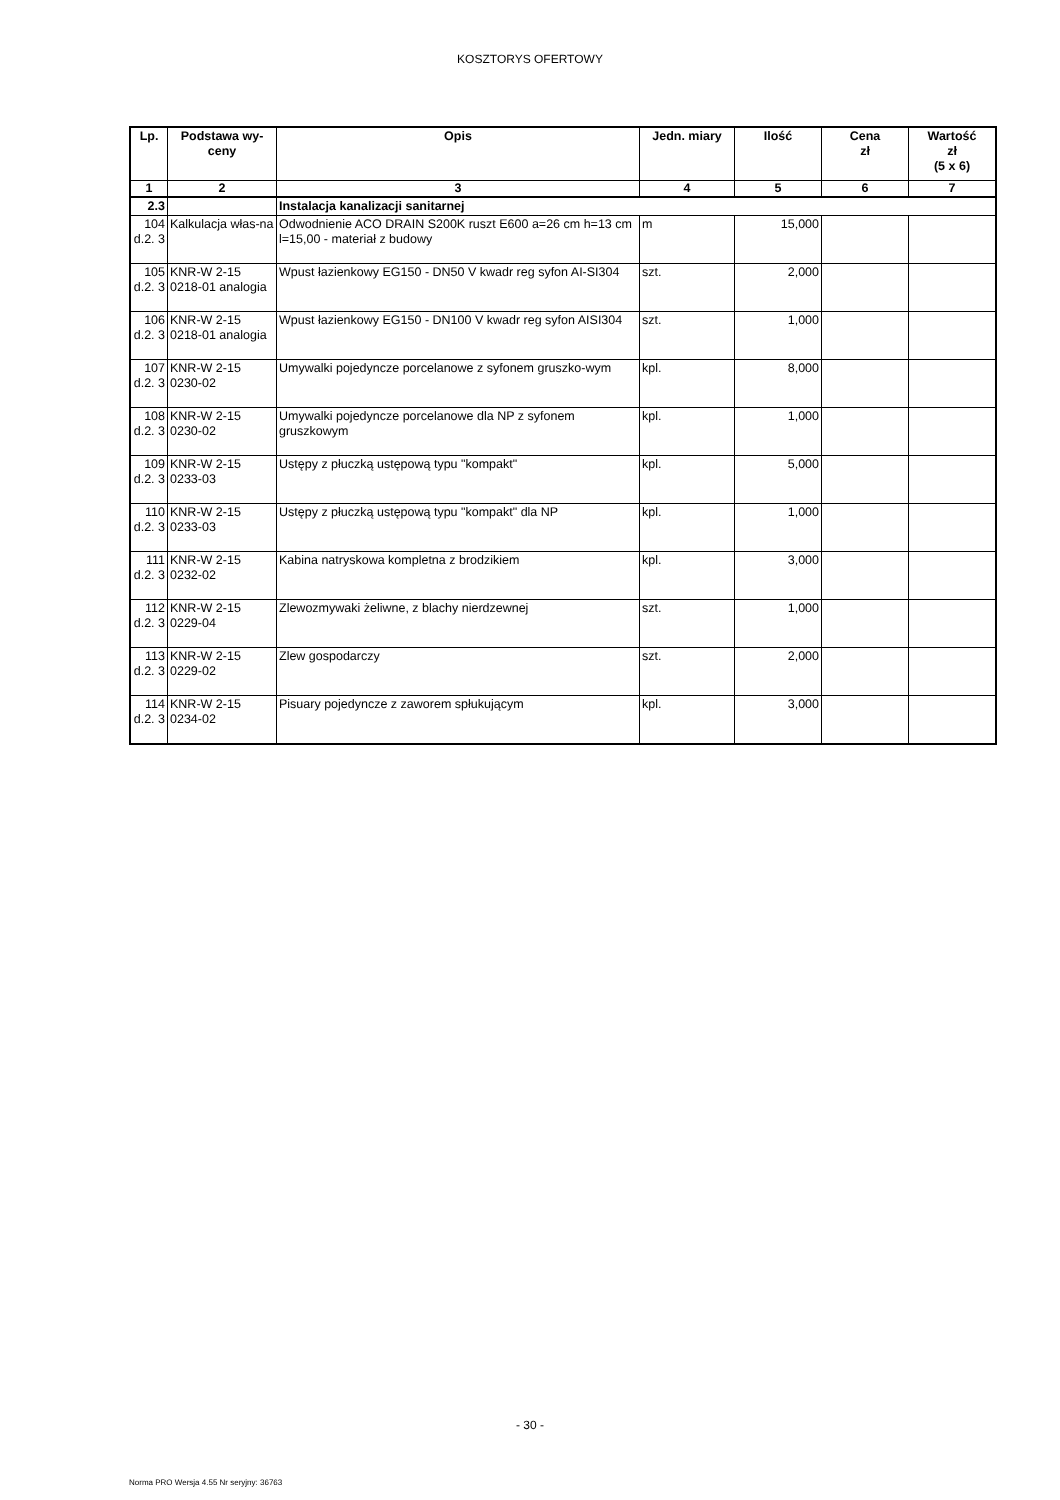KOSZTORYS OFERTOWY
| Lp. | Podstawa wy- ceny | Opis | Jedn. miary | Ilość | Cena zł | Wartość zł (5 x 6) |
| --- | --- | --- | --- | --- | --- | --- |
| 1 | 2 | 3 | 4 | 5 | 6 | 7 |
| 2.3 | | Instalacja kanalizacji sanitarnej | | | | |
| 104 d.2. 3 | Kalkulacja włas-na | Odwodnienie ACO DRAIN S200K ruszt E600 a=26 cm h=13 cm l=15,00 - materiał z budowy | m | 15,000 | | |
| 105 d.2. 3 | KNR-W 2-15 0218-01 analogia | Wpust łazienkowy EG150 - DN50 V kwadr reg syfon AI-SI304 | szt. | 2,000 | | |
| 106 d.2. 3 | KNR-W 2-15 0218-01 analogia | Wpust łazienkowy EG150 - DN100 V kwadr reg syfon AISI304 | szt. | 1,000 | | |
| 107 d.2. 3 | KNR-W 2-15 0230-02 | Umywalki pojedyncze porcelanowe z syfonem gruszko-wym | kpl. | 8,000 | | |
| 108 d.2. 3 | KNR-W 2-15 0230-02 | Umywalki pojedyncze porcelanowe dla NP z syfonem gruszkowym | kpl. | 1,000 | | |
| 109 d.2. 3 | KNR-W 2-15 0233-03 | Ustępy z płuczką ustępową typu "kompakt" | kpl. | 5,000 | | |
| 110 d.2. 3 | KNR-W 2-15 0233-03 | Ustępy z płuczką ustępową typu "kompakt" dla NP | kpl. | 1,000 | | |
| 111 d.2. 3 | KNR-W 2-15 0232-02 | Kabina natryskowa kompletna z brodzikiem | kpl. | 3,000 | | |
| 112 d.2. 3 | KNR-W 2-15 0229-04 | Zlewozmywaki żeliwne, z blachy nierdzewnej | szt. | 1,000 | | |
| 113 d.2. 3 | KNR-W 2-15 0229-02 | Zlew gospodarczy | szt. | 2,000 | | |
| 114 d.2. 3 | KNR-W 2-15 0234-02 | Pisuary pojedyncze z zaworem spłukującym | kpl. | 3,000 | | |
- 30 -
Norma PRO Wersja 4.55 Nr seryjny: 36763